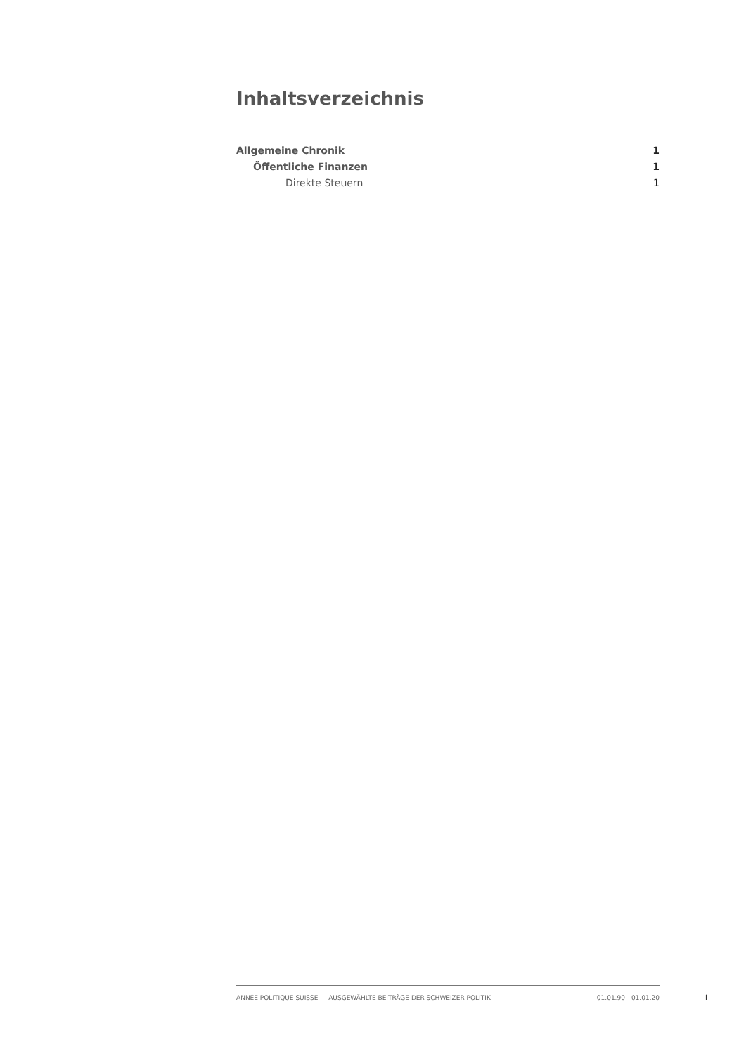Inhaltsverzeichnis
Allgemeine Chronik 1
Öffentliche Finanzen 1
Direkte Steuern 1
ANNÉE POLITIQUE SUISSE — AUSGEWÄHLTE BEITRÄGE DER SCHWEIZER POLITIK 01.01.90 - 01.01.20
I